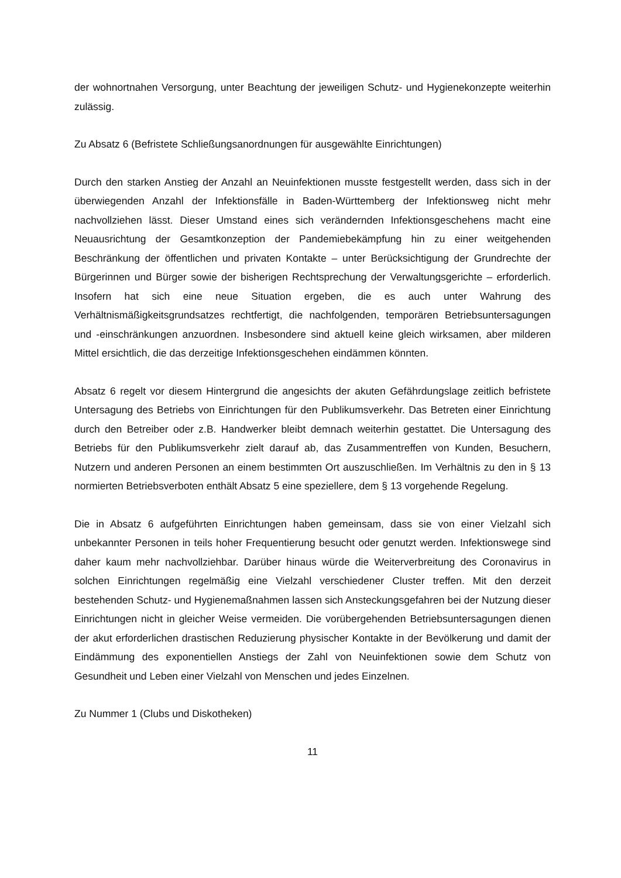der wohnortnahen Versorgung, unter Beachtung der jeweiligen Schutz- und Hygienekonzepte weiterhin zulässig.
Zu Absatz 6 (Befristete Schließungsanordnungen für ausgewählte Einrichtungen)
Durch den starken Anstieg der Anzahl an Neuinfektionen musste festgestellt werden, dass sich in der überwiegenden Anzahl der Infektionsfälle in Baden-Württemberg der Infektionsweg nicht mehr nachvollziehen lässt. Dieser Umstand eines sich verändernden Infektionsgeschehens macht eine Neuausrichtung der Gesamtkonzeption der Pandemiebekämpfung hin zu einer weitgehenden Beschränkung der öffentlichen und privaten Kontakte – unter Berücksichtigung der Grundrechte der Bürgerinnen und Bürger sowie der bisherigen Rechtsprechung der Verwaltungsgerichte – erforderlich. Insofern hat sich eine neue Situation ergeben, die es auch unter Wahrung des Verhältnismäßigkeitsgrundsatzes rechtfertigt, die nachfolgenden, temporären Betriebsuntersagungen und -einschränkungen anzuordnen. Insbesondere sind aktuell keine gleich wirksamen, aber milderen Mittel ersichtlich, die das derzeitige Infektionsgeschehen eindämmen könnten.
Absatz 6 regelt vor diesem Hintergrund die angesichts der akuten Gefährdungslage zeitlich befristete Untersagung des Betriebs von Einrichtungen für den Publikumsverkehr. Das Betreten einer Einrichtung durch den Betreiber oder z.B. Handwerker bleibt demnach weiterhin gestattet. Die Untersagung des Betriebs für den Publikumsverkehr zielt darauf ab, das Zusammentreffen von Kunden, Besuchern, Nutzern und anderen Personen an einem bestimmten Ort auszuschließen. Im Verhältnis zu den in § 13 normierten Betriebsverboten enthält Absatz 5 eine speziellere, dem § 13 vorgehende Regelung.
Die in Absatz 6 aufgeführten Einrichtungen haben gemeinsam, dass sie von einer Vielzahl sich unbekannter Personen in teils hoher Frequentierung besucht oder genutzt werden. Infektionswege sind daher kaum mehr nachvollziehbar. Darüber hinaus würde die Weiterverbreitung des Coronavirus in solchen Einrichtungen regelmäßig eine Vielzahl verschiedener Cluster treffen. Mit den derzeit bestehenden Schutz- und Hygienemaßnahmen lassen sich Ansteckungsgefahren bei der Nutzung dieser Einrichtungen nicht in gleicher Weise vermeiden. Die vorübergehenden Betriebsuntersagungen dienen der akut erforderlichen drastischen Reduzierung physischer Kontakte in der Bevölkerung und damit der Eindämmung des exponentiellen Anstiegs der Zahl von Neuinfektionen sowie dem Schutz von Gesundheit und Leben einer Vielzahl von Menschen und jedes Einzelnen.
Zu Nummer 1 (Clubs und Diskotheken)
11